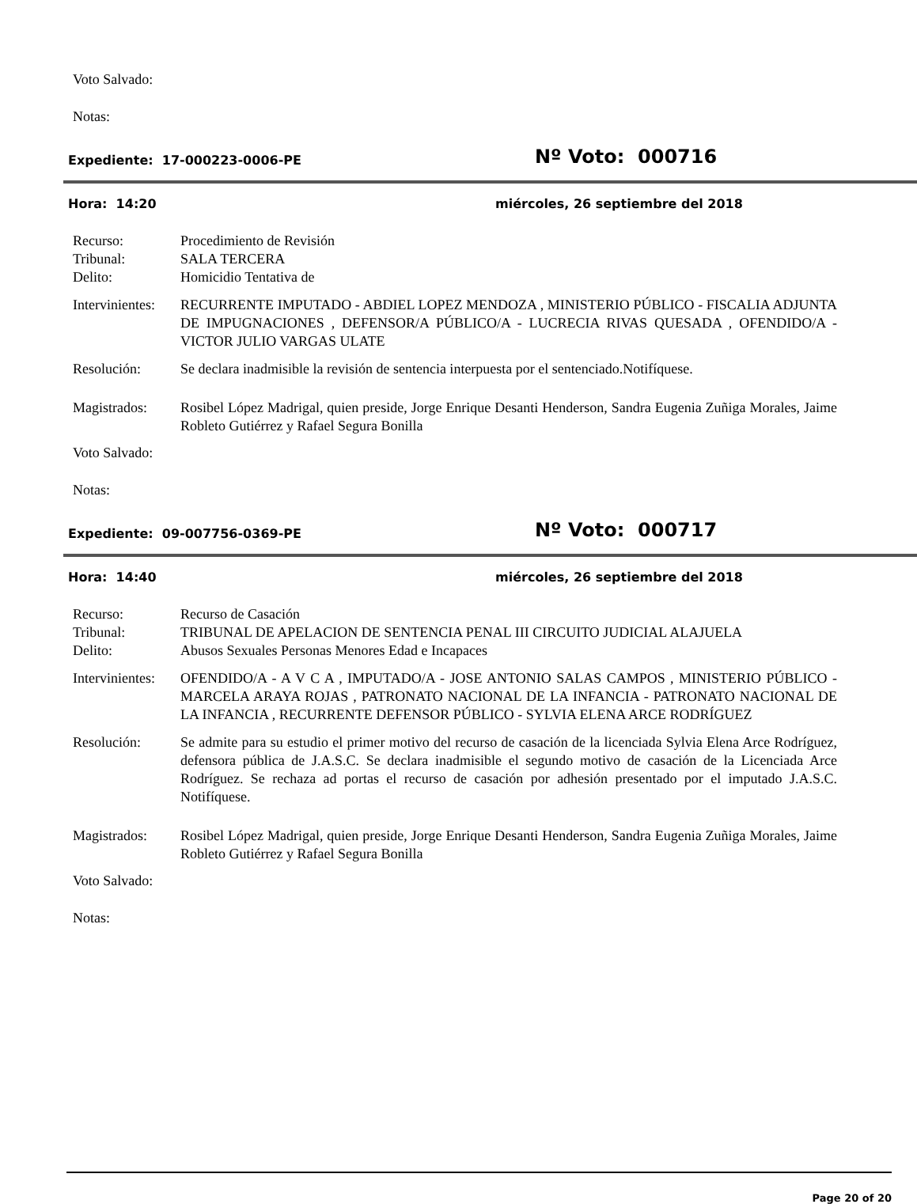Voto Salvado:
Notas:
Expediente: 17-000223-0006-PE
Nº Voto: 000716
Hora: 14:20 miércoles, 26 septiembre del 2018
Recurso: Procedimiento de Revisión
Tribunal: SALA TERCERA
Delito: Homicidio Tentativa de
Intervinientes:
RECURRENTE IMPUTADO - ABDIEL LOPEZ MENDOZA , MINISTERIO PÚBLICO - FISCALIA ADJUNTA DE IMPUGNACIONES , DEFENSOR/A PÚBLICO/A - LUCRECIA RIVAS QUESADA , OFENDIDO/A - VICTOR JULIO VARGAS ULATE
Resolución: Se declara inadmisible la revisión de sentencia interpuesta por el sentenciado.Notifíquese.
Magistrados: Rosibel López Madrigal, quien preside, Jorge Enrique Desanti Henderson, Sandra Eugenia Zuñiga Morales, Jaime Robleto Gutiérrez y Rafael Segura Bonilla
Voto Salvado:
Notas:
Expediente: 09-007756-0369-PE
Nº Voto: 000717
Hora: 14:40 miércoles, 26 septiembre del 2018
Recurso: Recurso de Casación
Tribunal: TRIBUNAL DE APELACION DE SENTENCIA PENAL III CIRCUITO JUDICIAL ALAJUELA
Delito: Abusos Sexuales Personas Menores Edad e Incapaces
Intervinientes:
OFENDIDO/A - A V C A , IMPUTADO/A - JOSE ANTONIO SALAS CAMPOS , MINISTERIO PÚBLICO - MARCELA ARAYA ROJAS , PATRONATO NACIONAL DE LA INFANCIA - PATRONATO NACIONAL DE LA INFANCIA , RECURRENTE DEFENSOR PÚBLICO - SYLVIA ELENA ARCE RODRÍGUEZ
Resolución: Se admite para su estudio el primer motivo del recurso de casación de la licenciada Sylvia Elena Arce Rodríguez, defensora pública de J.A.S.C. Se declara inadmisible el segundo motivo de casación de la Licenciada Arce Rodríguez. Se rechaza ad portas el recurso de casación por adhesión presentado por el imputado J.A.S.C. Notifíquese.
Magistrados: Rosibel López Madrigal, quien preside, Jorge Enrique Desanti Henderson, Sandra Eugenia Zuñiga Morales, Jaime Robleto Gutiérrez y Rafael Segura Bonilla
Voto Salvado:
Notas:
Page 20 of 20